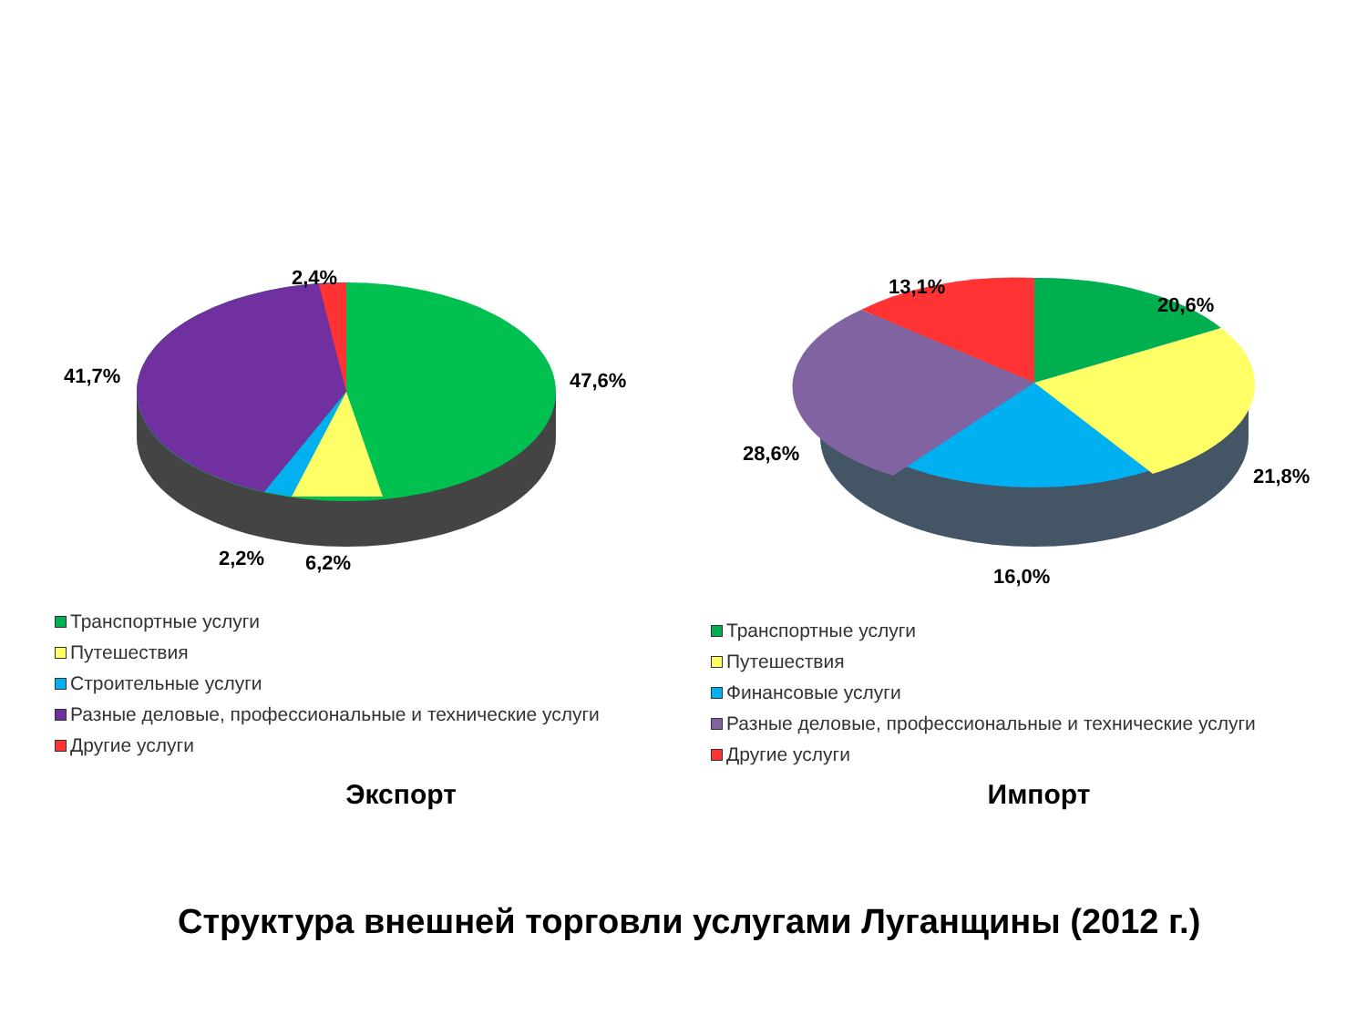2,4%
47,6% 41,7%
2,2% 6,2%
Транспортные услуги
Путешествия
Строительные услуги
Разные деловые, профессиональные и технические услуги
Другие услуги
Экспорт
13,1%
20,6%
28,6%
21,8%
16,0%
Транспортные услуги
Путешествия
Финансовые услуги
Разные деловые, профессиональные и технические услуги
Другие услуги
Импорт
Структура внешней торговли услугами Луганщины (2012 г.)